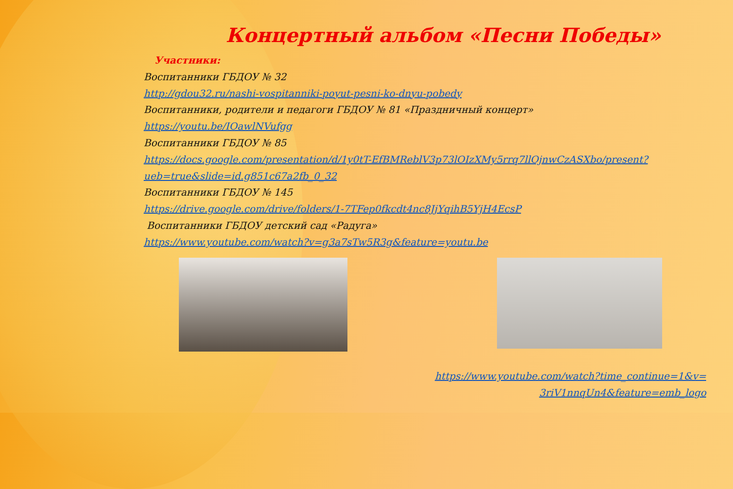Концертный альбом «Песни Победы»
Участники:
Воспитанники ГБДОУ № 32
http://gdou32.ru/nashi-vospitanniki-poyut-pesni-ko-dnyu-pobedy
Воспитанники, родители и педагоги ГБДОУ № 81 «Праздничный концерт»
https://youtu.be/IOawlNVufgg
Воспитанники ГБДОУ № 85
https://docs.google.com/presentation/d/1y0tT-EfBMReblV3p73lOIzXMy5rrq7llOjnwCzASXbo/present?ueb=true&slide=id.g851c67a2fb_0_32
Воспитанники ГБДОУ № 145
https://drive.google.com/drive/folders/1-7TFep0fkcdt4nc8JjYqihB5YjH4EcsP
Воспитанники ГБДОУ детский сад «Радуга»
https://www.youtube.com/watch?v=g3a7sTw5R3g&feature=youtu.be
https://www.youtube.com/watch?time_continue=1&v=
3riV1nnqUn4&feature=emb_logo